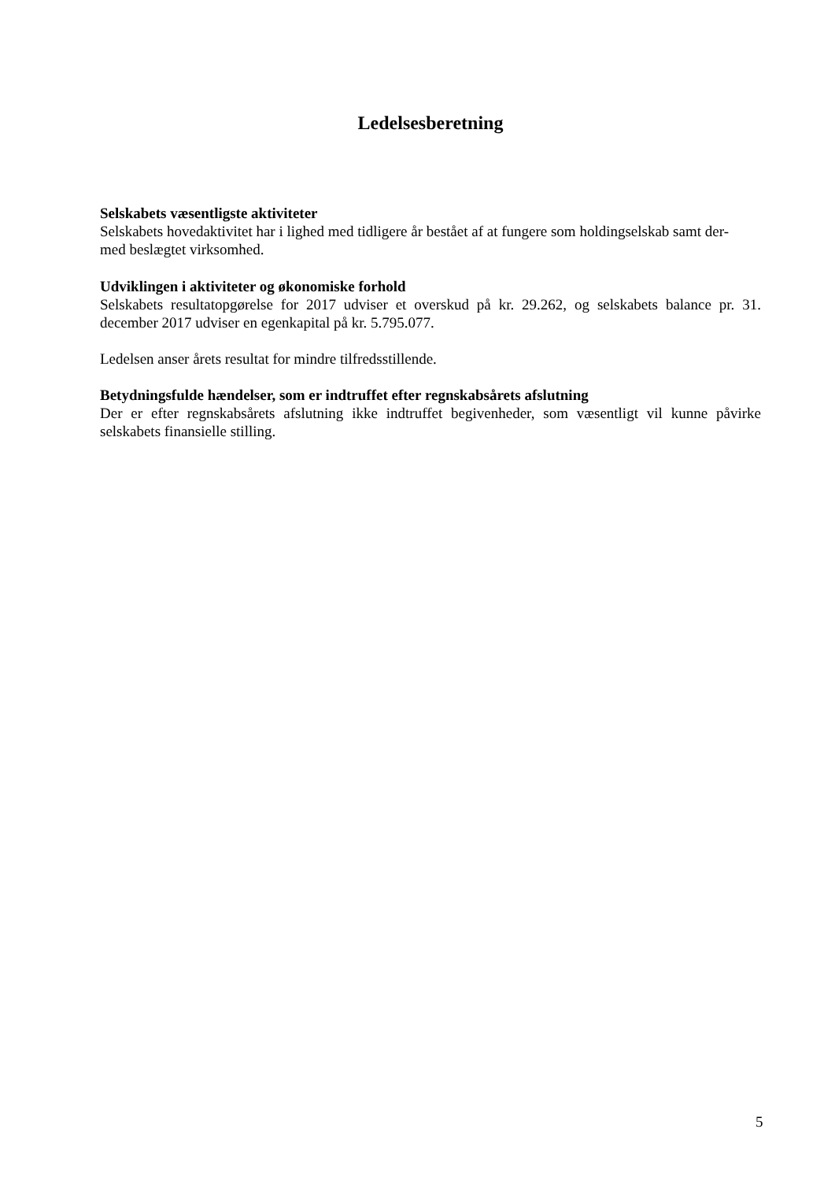Ledelsesberetning
Selskabets væsentligste aktiviteter
Selskabets hovedaktivitet har i lighed med tidligere år bestået af at fungere som holdingselskab samt der-
med beslægtet virksomhed.
Udviklingen i aktiviteter og økonomiske forhold
Selskabets resultatopgørelse for 2017 udviser et overskud på kr. 29.262, og selskabets balance pr. 31. december 2017 udviser en egenkapital på kr. 5.795.077.
Ledelsen anser årets resultat for mindre tilfredsstillende.
Betydningsfulde hændelser, som er indtruffet efter regnskabsårets afslutning
Der er efter regnskabsårets afslutning ikke indtruffet begivenheder, som væsentligt vil kunne påvirke selskabets finansielle stilling.
5